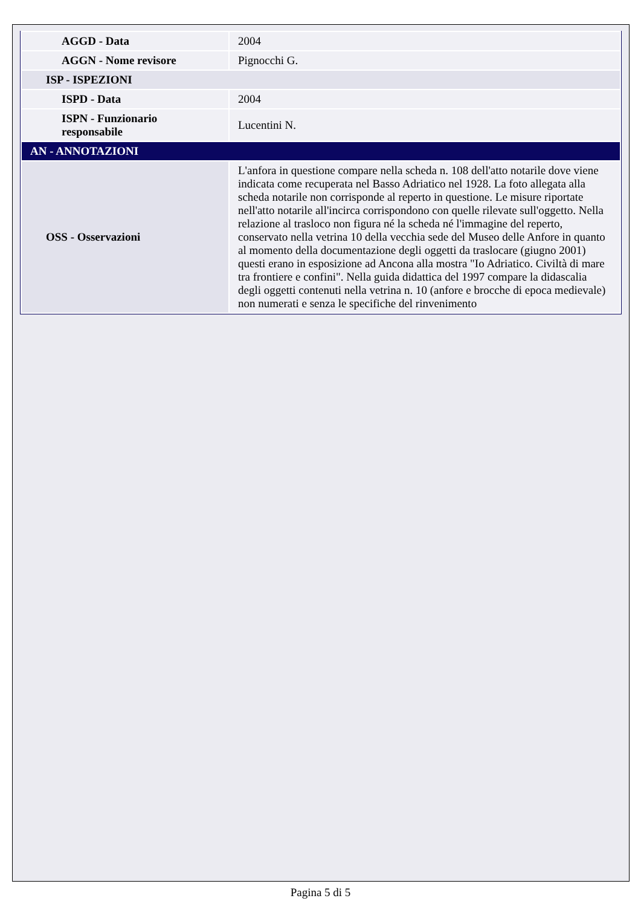| AGGD - Data | 2004 |
| AGGN - Nome revisore | Pignocchi G. |
| ISP - ISPEZIONI | |
| ISPD - Data | 2004 |
| ISPN - Funzionario responsabile | Lucentini N. |
| AN - ANNOTAZIONI | |
| OSS - Osservazioni | L'anfora in questione compare nella scheda n. 108 dell'atto notarile dove viene indicata come recuperata nel Basso Adriatico nel 1928. La foto allegata alla scheda notarile non corrisponde al reperto in questione. Le misure riportate nell'atto notarile all'incirca corrispondono con quelle rilevate sull'oggetto. Nella relazione al trasloco non figura né la scheda né l'immagine del reperto, conservato nella vetrina 10 della vecchia sede del Museo delle Anfore in quanto al momento della documentazione degli oggetti da traslocare (giugno 2001) questi erano in esposizione ad Ancona alla mostra "Io Adriatico. Civiltà di mare tra frontiere e confini". Nella guida didattica del 1997 compare la didascalia degli oggetti contenuti nella vetrina n. 10 (anfore e brocche di epoca medievale) non numerati e senza le specifiche del rinvenimento |
Pagina 5 di 5